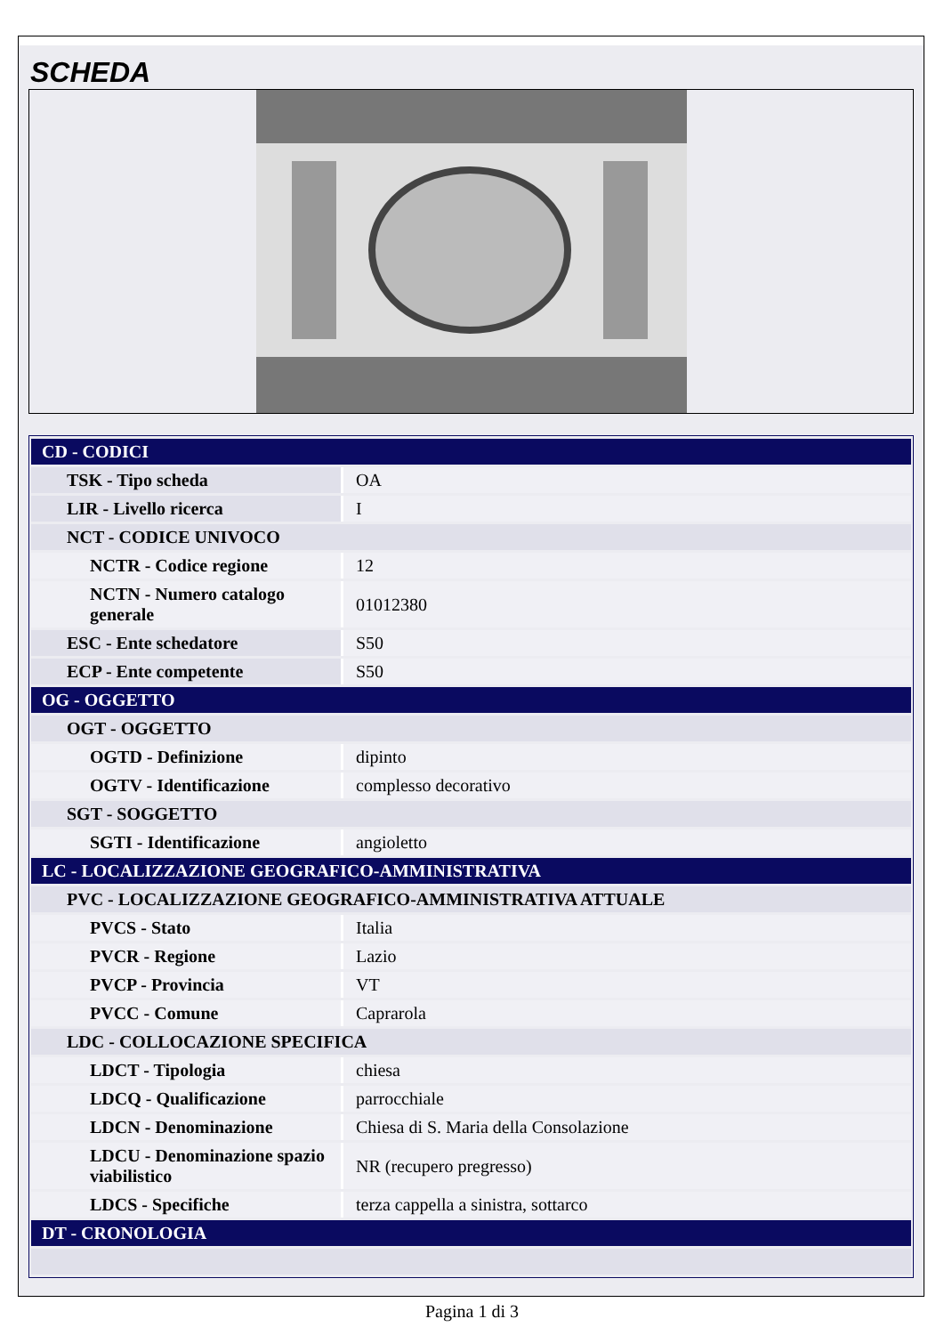SCHEDA
| CD - CODICI | |
| TSK - Tipo scheda | OA |
| LIR - Livello ricerca | I |
| NCT - CODICE UNIVOCO | |
| NCTR - Codice regione | 12 |
| NCTN - Numero catalogo generale | 01012380 |
| ESC - Ente schedatore | S50 |
| ECP - Ente competente | S50 |
| OG - OGGETTO | |
| OGT - OGGETTO | |
| OGTD - Definizione | dipinto |
| OGTV - Identificazione | complesso decorativo |
| SGT - SOGGETTO | |
| SGTI - Identificazione | angioletto |
| LC - LOCALIZZAZIONE GEOGRAFICO-AMMINISTRATIVA | |
| PVC - LOCALIZZAZIONE GEOGRAFICO-AMMINISTRATIVA ATTUALE | |
| PVCS - Stato | Italia |
| PVCR - Regione | Lazio |
| PVCP - Provincia | VT |
| PVCC - Comune | Caprarola |
| LDC - COLLOCAZIONE SPECIFICA | |
| LDCT - Tipologia | chiesa |
| LDCQ - Qualificazione | parrocchiale |
| LDCN - Denominazione | Chiesa di S. Maria della Consolazione |
| LDCU - Denominazione spazio viabilistico | NR (recupero pregresso) |
| LDCS - Specifiche | terza cappella a sinistra, sottarco |
| DT - CRONOLOGIA | |
Pagina 1 di 3